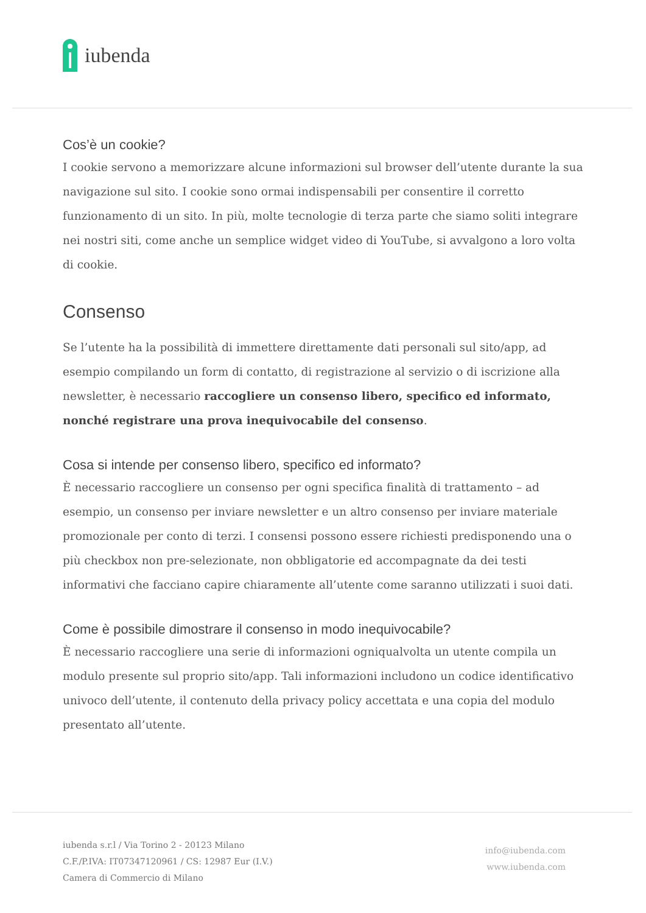iubenda
Cos’è un cookie?
I cookie servono a memorizzare alcune informazioni sul browser dell’utente durante la sua navigazione sul sito. I cookie sono ormai indispensabili per consentire il corretto funzionamento di un sito. In più, molte tecnologie di terza parte che siamo soliti integrare nei nostri siti, come anche un semplice widget video di YouTube, si avvalgono a loro volta di cookie.
Consenso
Se l’utente ha la possibilità di immettere direttamente dati personali sul sito/app, ad esempio compilando un form di contatto, di registrazione al servizio o di iscrizione alla newsletter, è necessario raccogliere un consenso libero, specifico ed informato, nonché registrare una prova inequivocabile del consenso.
Cosa si intende per consenso libero, specifico ed informato?
È necessario raccogliere un consenso per ogni specifica finalità di trattamento – ad esempio, un consenso per inviare newsletter e un altro consenso per inviare materiale promozionale per conto di terzi. I consensi possono essere richiesti predisponendo una o più checkbox non pre-selezionate, non obbligatorie ed accompagnate da dei testi informativi che facciano capire chiaramente all’utente come saranno utilizzati i suoi dati.
Come è possibile dimostrare il consenso in modo inequivocabile?
È necessario raccogliere una serie di informazioni ogniqualvolta un utente compila un modulo presente sul proprio sito/app. Tali informazioni includono un codice identificativo univoco dell’utente, il contenuto della privacy policy accettata e una copia del modulo presentato all’utente.
iubenda s.r.l / Via Torino 2 - 20123 Milano
C.F./P.IVA: IT07347120961 / CS: 12987 Eur (I.V.)
Camera di Commercio di Milano
info@iubenda.com
www.iubenda.com